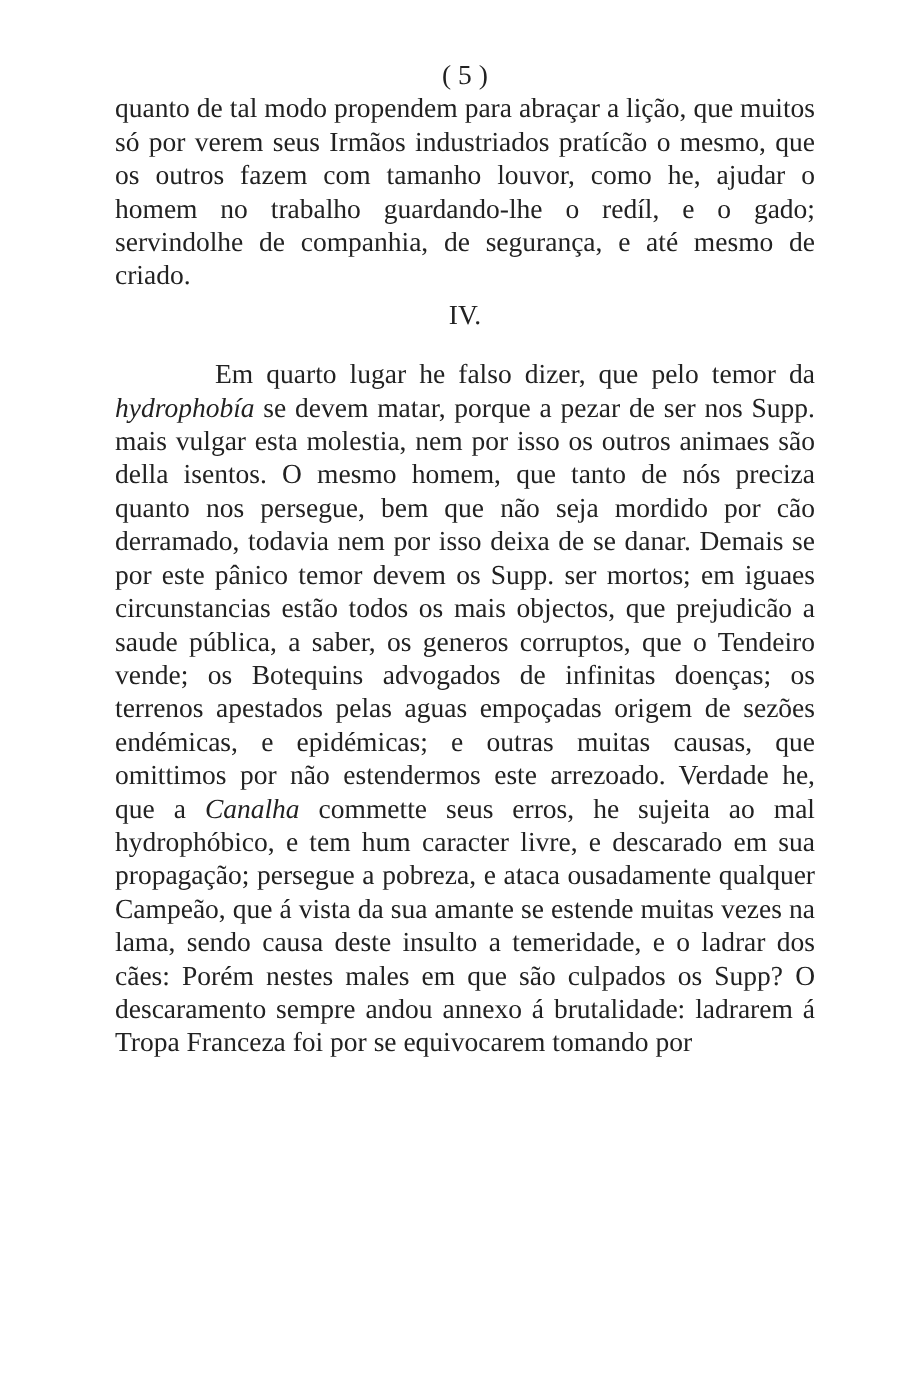( 5 )
quanto de tal modo propendem para abraçar a lição, que muitos só por verem seus Irmãos industriados pratícão o mesmo, que os outros fazem com tamanho louvor, como he, ajudar o homem no trabalho guardando-lhe o redíl, e o gado; servindolhe de companhia, de segurança, e até mesmo de criado.
IV.
Em quarto lugar he falso dizer, que pelo temor da hydrophobía se devem matar, porque a pezar de ser nos Supp. mais vulgar esta molestia, nem por isso os outros animaes são della isentos. O mesmo homem, que tanto de nós preciza quanto nos persegue, bem que não seja mordido por cão derramado, todavia nem por isso deixa de se danar. Demais se por este pânico temor devem os Supp. ser mortos; em iguaes circunstancias estão todos os mais objectos, que prejudicão a saude pública, a saber, os generos corruptos, que o Tendeiro vende; os Botequins advogados de infinitas doenças; os terrenos apestados pelas aguas empoçadas origem de sezões endémicas, e epidémicas; e outras muitas causas, que omittimos por não estendermos este arrezoado. Verdade he, que a Canalha commette seus erros, he sujeita ao mal hydrophóbico, e tem hum caracter livre, e descarado em sua propagação; persegue a pobreza, e ataca ousadamente qualquer Campeão, que á vista da sua amante se estende muitas vezes na lama, sendo causa deste insulto a temeridade, e o ladrar dos cães: Porém nestes males em que são culpados os Supp? O descaramento sempre andou annexo á brutalidade: ladrarem á Tropa Franceza foi por se equivocarem tomando por